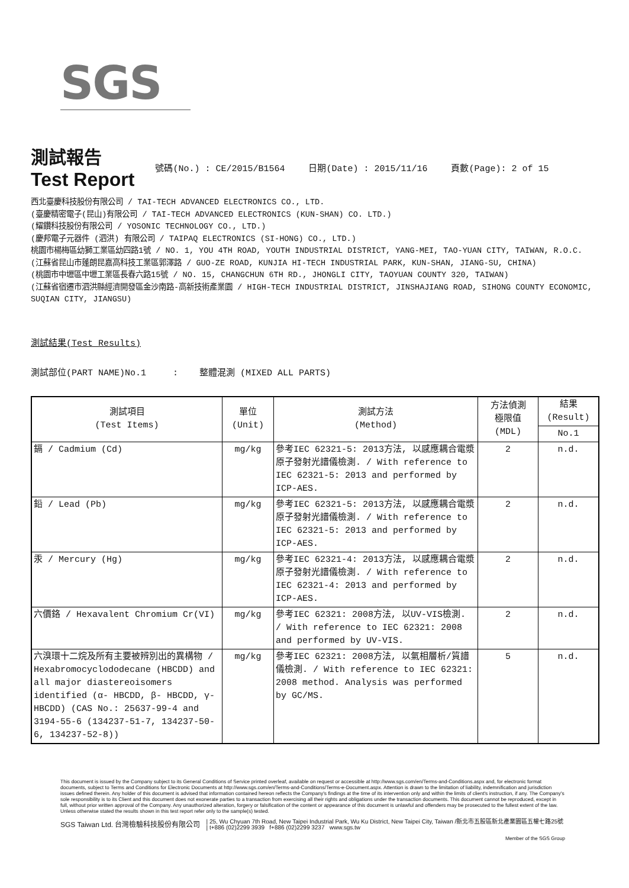SGS
測試報告
Test Report
號碼(No.) : CE/2015/B1564 日期(Date) : 2015/11/16 頁數(Page): 2 of 15
西北臺慶科技股份有限公司 / TAI-TECH ADVANCED ELECTRONICS CO., LTD.
(臺慶精密電子(昆山)有限公司 / TAI-TECH ADVANCED ELECTRONICS (KUN-SHAN) CO. LTD.)
(耀鑽科技股份有限公司 / YOSONIC TECHNOLOGY CO., LTD.)
(慶邦電子元器件 (泗洪) 有限公司 / TAIPAQ ELECTRONICS (SI-HONG) CO., LTD.)
桃園市楊梅區幼獅工業區幼四路1號 / NO. 1, YOU 4TH ROAD, YOUTH INDUSTRIAL DISTRICT, YANG-MEI, TAO-YUAN CITY, TAIWAN, R.O.C.
(江蘇省昆山市蓬朗昆嘉高科技工業區郭澤路 / GUO-ZE ROAD, KUNJIA HI-TECH INDUSTRIAL PARK, KUN-SHAN, JIANG-SU, CHINA)
(桃園市中壢區中壢工業區長春六路15號 / NO. 15, CHANGCHUN 6TH RD., JHONGLI CITY, TAOYUAN COUNTY 320, TAIWAN)
(江蘇省宿遷市泗洪縣經濟開發區金沙南路-高新技術產業園 / HIGH-TECH INDUSTRIAL DISTRICT, JINSHAJIANG ROAD, SIHONG COUNTY ECONOMIC, SUQIAN CITY, JIANGSU)
測試結果(Test Results)
測試部位(PART NAME)No.1 : 整體混測 (MIXED ALL PARTS)
| 測試項目 (Test Items) | 單位 (Unit) | 測試方法 (Method) | 方法偵測 極限值 (MDL) | 結果 (Result) |
| --- | --- | --- | --- | --- |
| | | | | No.1 |
| 鎘 / Cadmium (Cd) | mg/kg | 參考IEC 62321-5: 2013方法, 以感應耦合電漿原子發射光譜儀檢測. / With reference to IEC 62321-5: 2013 and performed by ICP-AES. | 2 | n.d. |
| 鉛 / Lead (Pb) | mg/kg | 參考IEC 62321-5: 2013方法, 以感應耦合電漿原子發射光譜儀檢測. / With reference to IEC 62321-5: 2013 and performed by ICP-AES. | 2 | n.d. |
| 汞 / Mercury (Hg) | mg/kg | 參考IEC 62321-4: 2013方法, 以感應耦合電漿原子發射光譜儀檢測. / With reference to IEC 62321-4: 2013 and performed by ICP-AES. | 2 | n.d. |
| 六價鉻 / Hexavalent Chromium Cr(VI) | mg/kg | 參考IEC 62321: 2008方法, 以UV-VIS檢測. / With reference to IEC 62321: 2008 and performed by UV-VIS. | 2 | n.d. |
| 六溴環十二烷及所有主要被辨別出的異構物 / Hexabromocyclododecane (HBCDD) and all major diastereoisomers identified (α- HBCDD, β- HBCDD, γ- HBCDD) (CAS No.: 25637-99-4 and 3194-55-6 (134237-51-7, 134237-50-6, 134237-52-8)) | mg/kg | 參考IEC 62321: 2008方法, 以氣相層析/質譜儀檢測. / With reference to IEC 62321: 2008 method. Analysis was performed by GC/MS. | 5 | n.d. |
This document is issued by the Company subject to its General Conditions of Service printed overleaf, available on request or accessible at http://www.sgs.com/en/Terms-and-Conditions.aspx and, for electronic format documents, subject to Terms and Conditions for Electronic Documents at http://www.sgs.com/en/Terms-and-Conditions/Terms-e-Document.aspx. Attention is drawn to the limitation of liability, indemnification and jurisdiction issues defined therein. Any holder of this document is advised that information contained hereon reflects the Company's findings at the time of its intervention only and within the limits of client's instruction, if any. The Company's sole responsibility is to its Client and this document does not exonerate parties to a transaction from exercising all their rights and obligations under the transaction documents. This document cannot be reproduced, except in full, without prior written approval of the Company. Any unauthorized alteration, forgery or falsification of the content or appearance of this document is unlawful and offenders may be prosecuted to the fullest extent of the law. Unless otherwise stated the results shown in this test report refer only to the sample(s) tested.
SGS Taiwan Ltd. 台灣檢驗科技股份有限公司 | 25, Wu Chyuan 7th Road, New Taipei Industrial Park, Wu Ku District, New Taipei City, Taiwan /新北市五股區新北產業園區五權七路25號
| t+886 (02)2299 3939 f+886 (02)2299 3237 www.sgs.tw
Member of the SGS Group